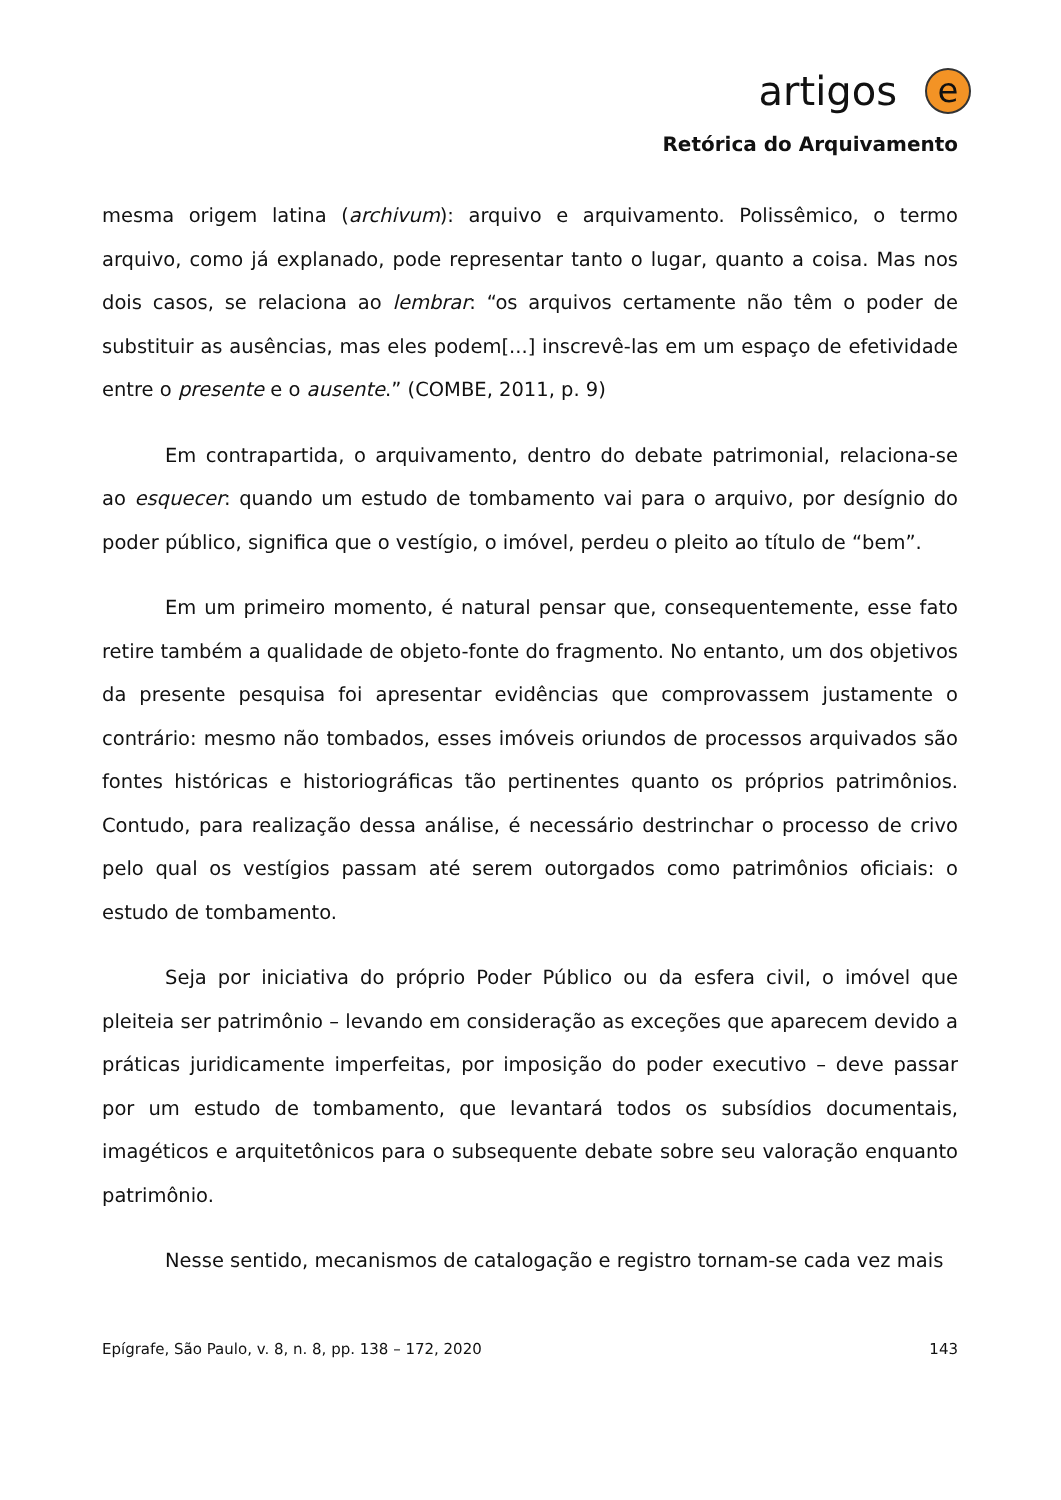artigos
e
Retórica do Arquivamento
mesma origem latina (archivum): arquivo e arquivamento. Polissêmico, o termo arquivo, como já explanado, pode representar tanto o lugar, quanto a coisa. Mas nos dois casos, se relaciona ao lembrar: “os arquivos certamente não têm o poder de substituir as ausências, mas eles podem[...] inscrevê-las em um espaço de efetividade entre o presente e o ausente.” (COMBE, 2011, p. 9)
Em contrapartida, o arquivamento, dentro do debate patrimonial, relaciona-se ao esquecer: quando um estudo de tombamento vai para o arquivo, por desígnio do poder público, significa que o vestígio, o imóvel, perdeu o pleito ao título de “bem”.
Em um primeiro momento, é natural pensar que, consequentemente, esse fato retire também a qualidade de objeto-fonte do fragmento. No entanto, um dos objetivos da presente pesquisa foi apresentar evidências que comprovassem justamente o contrário: mesmo não tombados, esses imóveis oriundos de processos arquivados são fontes históricas e historiográficas tão pertinentes quanto os próprios patrimônios. Contudo, para realização dessa análise, é necessário destrinchar o processo de crivo pelo qual os vestígios passam até serem outorgados como patrimônios oficiais: o estudo de tombamento.
Seja por iniciativa do próprio Poder Público ou da esfera civil, o imóvel que pleiteia ser patrimônio – levando em consideração as exceções que aparecem devido a práticas juridicamente imperfeitas, por imposição do poder executivo – deve passar por um estudo de tombamento, que levantará todos os subsídios documentais, imagéticos e arquitetônicos para o subsequente debate sobre seu valoração enquanto patrimônio.
Nesse sentido, mecanismos de catalogação e registro tornam-se cada vez mais
Epígrafe, São Paulo, v. 8, n. 8, pp. 138 – 172, 2020 143